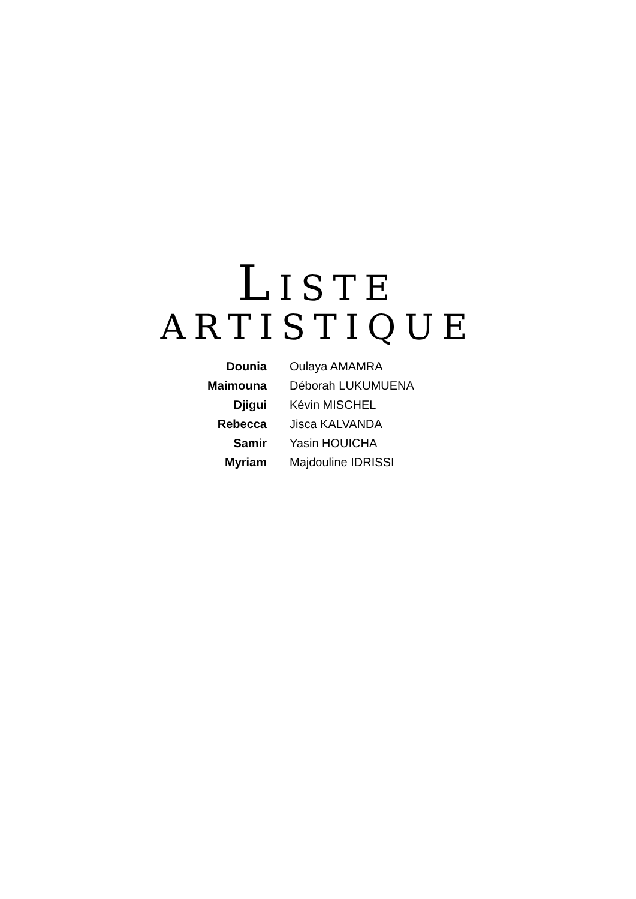LISTE
ARTISTIQUE
| Dounia | Oulaya AMAMRA |
| Maimouna | Déborah LUKUMUENA |
| Djigui | Kévin MISCHEL |
| Rebecca | Jisca KALVANDA |
| Samir | Yasin HOUICHA |
| Myriam | Majdouline IDRISSI |